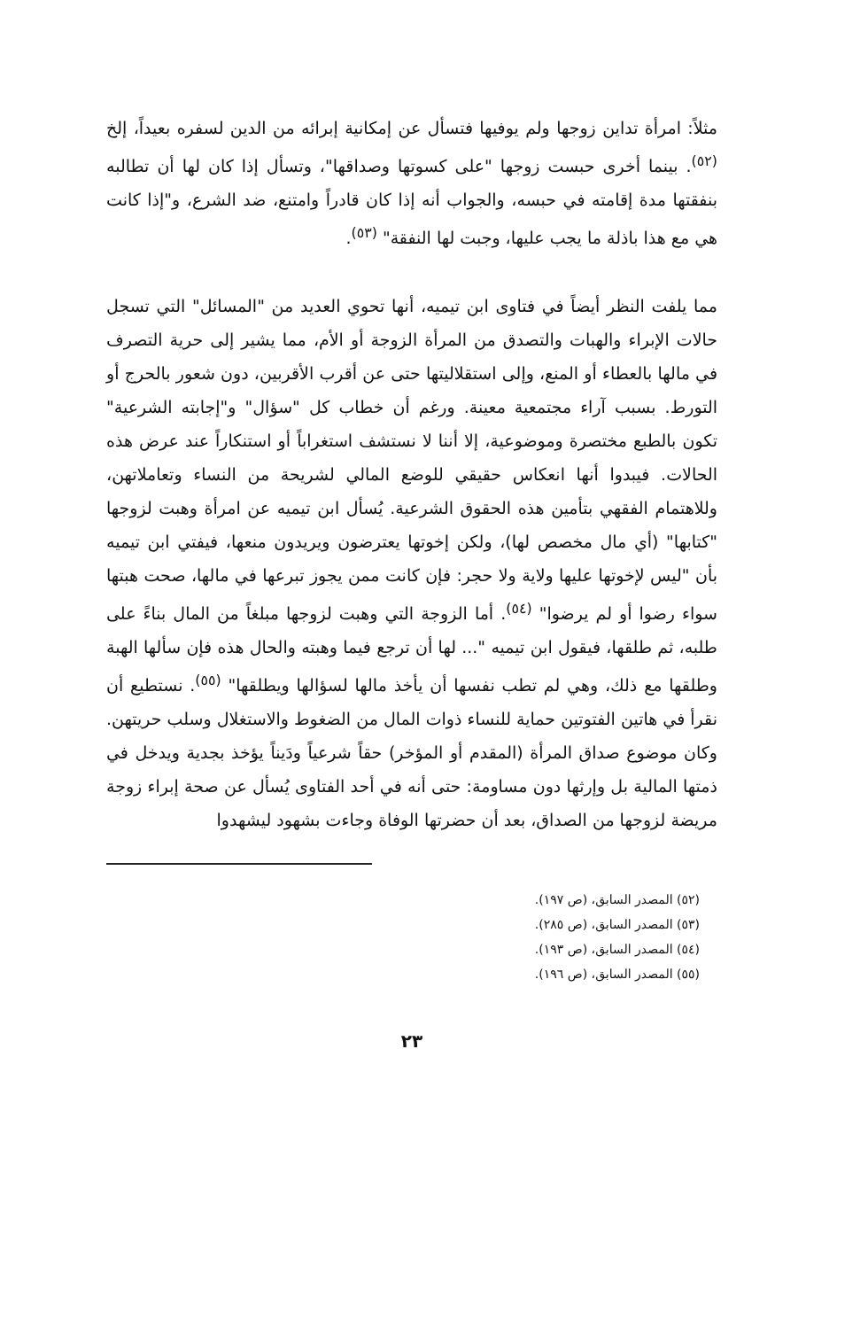مثلاً: امرأة تداين زوجها ولم يوفيها فتسأل عن إمكانية إبرائه من الدين لسفره بعيداً، إلخ <sup>(٥٢)</sup>. بينما أخرى حبست زوجها "على كسوتها وصداقها"، وتسأل إذا كان لها أن تطالبه بنفقتها مدة إقامته في حبسه، والجواب أنه إذا كان قادراً وامتنع، ضد الشرع، و"إذا كانت هي مع هذا باذلة ما يجب عليها، وجبت لها النفقة" <sup>(٥٣)</sup>.
مما يلفت النظر أيضاً في فتاوى ابن تيميه، أنها تحوي العديد من "المسائل" التي تسجل حالات الإبراء والهبات والتصدق من المرأة الزوجة أو الأم، مما يشير إلى حرية التصرف في مالها بالعطاء أو المنع، وإلى استقلاليتها حتى عن أقرب الأقربين، دون شعور بالحرج أو التورط. بسبب آراء مجتمعية معينة. ورغم أن خطاب كل "سؤال" و"إجابته الشرعية" تكون بالطبع مختصرة وموضوعية، إلا أننا لا نستشف استغراباً أو استنكاراً عند عرض هذه الحالات. فيبدوا أنها انعكاس حقيقي للوضع المالي لشريحة من النساء وتعاملاتهن، وللاهتمام الفقهي بتأمين هذه الحقوق الشرعية. يُسأل ابن تيميه عن امرأة وهبت لزوجها "كتابها" (أي مال مخصص لها)، ولكن إخوتها يعترضون ويريدون منعها، فيفتي ابن تيميه بأن "ليس لإخوتها عليها ولاية ولا حجر: فإن كانت ممن يجوز تبرعها في مالها، صحت هبتها سواء رضوا أو لم يرضوا" <sup>(٥٤)</sup>. أما الزوجة التي وهبت لزوجها مبلغاً من المال بناءً على طلبه، ثم طلقها، فيقول ابن تيميه "... لها أن ترجع فيما وهبته والحال هذه فإن سألها الهبة وطلقها مع ذلك، وهي لم تطب نفسها أن يأخذ مالها لسؤالها ويطلقها" <sup>(٥٥)</sup>. نستطيع أن نقرأ في هاتين الفتوتين حماية للنساء ذوات المال من الضغوط والاستغلال وسلب حريتهن. وكان موضوع صداق المرأة (المقدم أو المؤخر) حقاً شرعياً ودَيناً يؤخذ بجدية ويدخل في ذمتها المالية بل وإرثها دون مساومة: حتى أنه في أحد الفتاوى يُسأل عن صحة إبراء زوجة مريضة لزوجها من الصداق، بعد أن حضرتها الوفاة وجاءت بشهود ليشهدوا
(٥٢) المصدر السابق، (ص ١٩٧).
(٥٣) المصدر السابق، (ص ٢٨٥).
(٥٤) المصدر السابق، (ص ١٩٣).
(٥٥) المصدر السابق، (ص ١٩٦).
٢٣